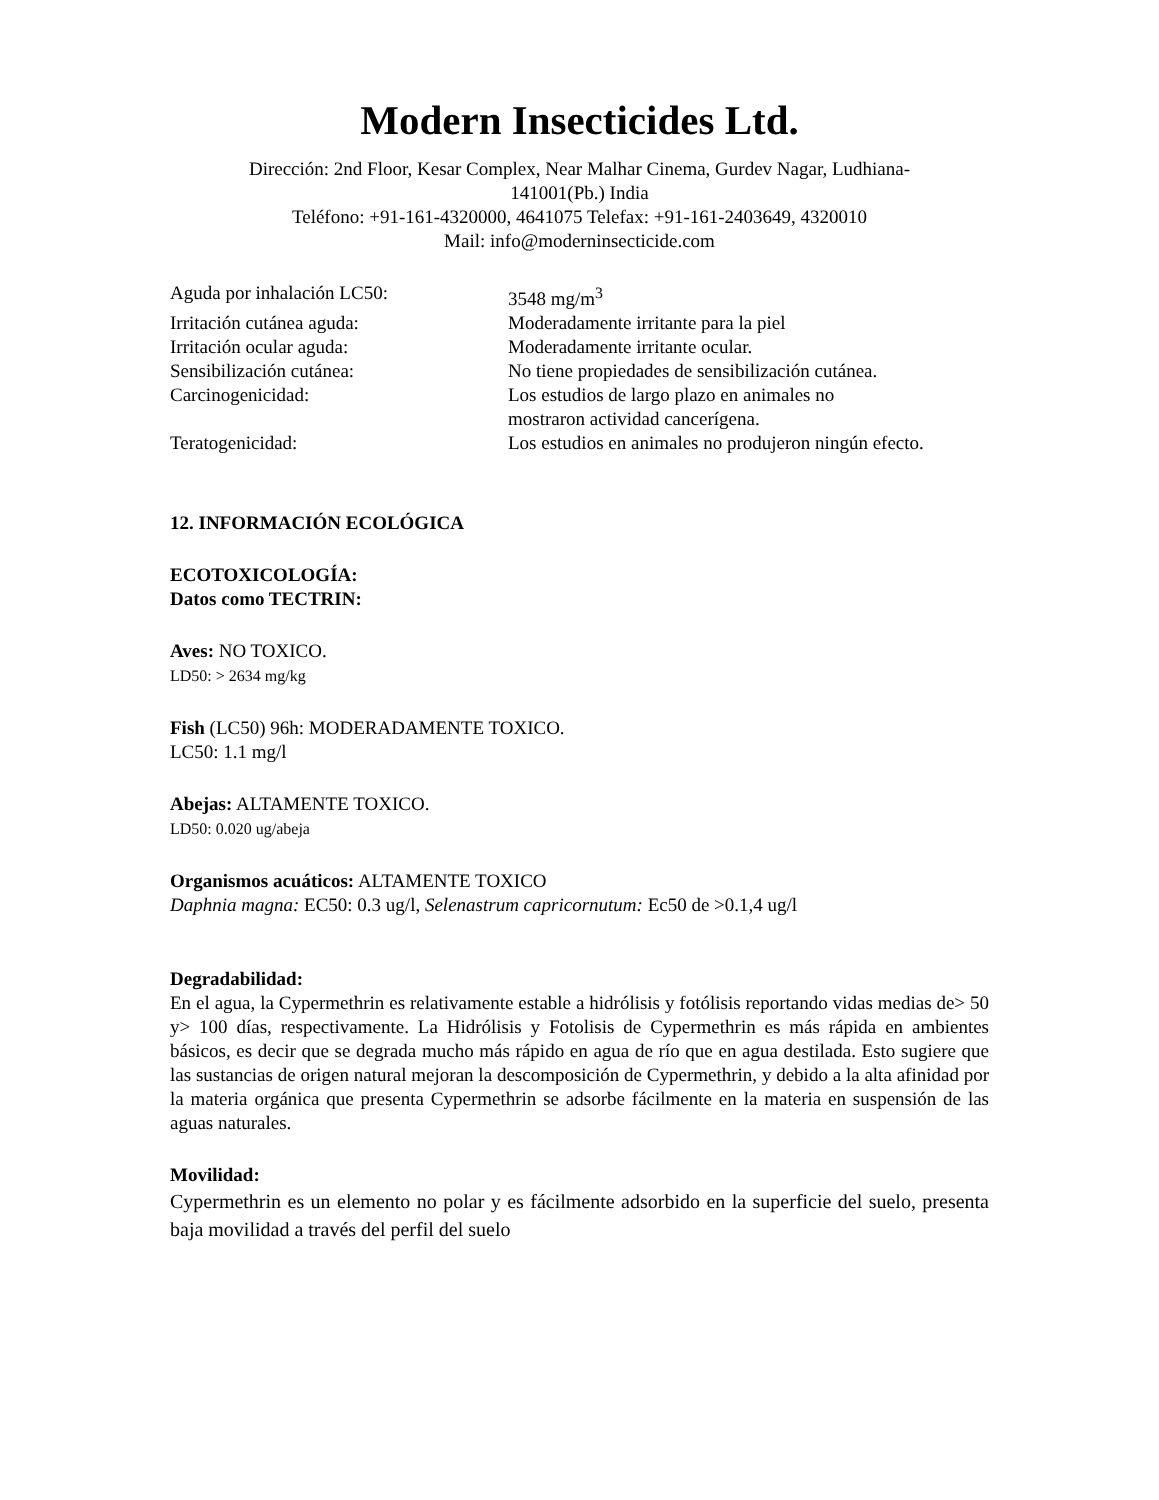Modern Insecticides Ltd.
Dirección: 2nd Floor, Kesar Complex, Near Malhar Cinema, Gurdev Nagar, Ludhiana-
141001(Pb.) India
Teléfono: +91-161-4320000, 4641075 Telefax: +91-161-2403649, 4320010
Mail: info@moderninsecticide.com
| Aguda por inhalación LC50: | 3548 mg/m<sup>3</sup> |
| Irritación cutánea aguda: | Moderadamente irritante para la piel |
| Irritación ocular aguda: | Moderadamente irritante ocular. |
| Sensibilización cutánea: | No tiene propiedades de sensibilización cutánea. |
| Carcinogenicidad: | Los estudios de largo plazo en animales no mostraron actividad cancerígena. |
| Teratogenicidad: | Los estudios en animales no produjeron ningún efecto. |
12. INFORMACIÓN ECOLÓGICA
ECOTOXICOLOGÍA:
Datos como TECTRIN:
Aves: NO TOXICO.
LD50: > 2634 mg/kg
Fish (LC50) 96h: MODERADAMENTE TOXICO.
LC50: 1.1 mg/l
Abejas: ALTAMENTE TOXICO.
LD50: 0.020 ug/abeja
Organismos acuáticos: ALTAMENTE TOXICO
Daphnia magna: EC50: 0.3 ug/l, Selenastrum capricornutum: Ec50 de >0.1,4 ug/l
Degradabilidad:
En el agua, la Cypermethrin es relativamente estable a hidrólisis y fotólisis reportando vidas medias de> 50 y> 100 días, respectivamente. La Hidrólisis y Fotolisis de Cypermethrin es más rápida en ambientes básicos, es decir que se degrada mucho más rápido en agua de río que en agua destilada. Esto sugiere que las sustancias de origen natural mejoran la descomposición de Cypermethrin, y debido a la alta afinidad por la materia orgánica que presenta Cypermethrin se adsorbe fácilmente en la materia en suspensión de las aguas naturales.
Movilidad:
Cypermethrin es un elemento no polar y es fácilmente adsorbido en la superficie del suelo, presenta baja movilidad a través del perfil del suelo